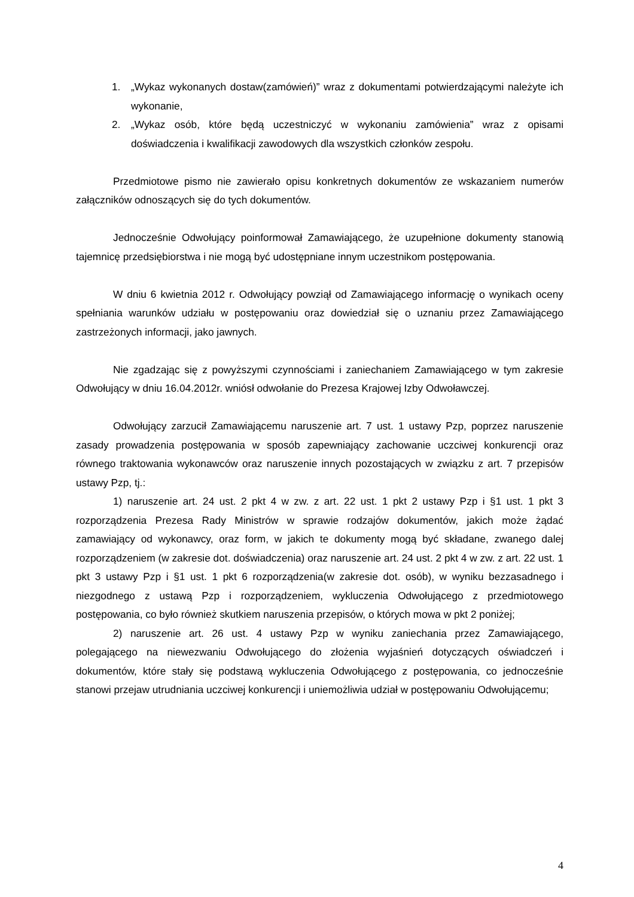1. „Wykaz wykonanych dostaw(zamówień)” wraz z dokumentami potwierdzającymi należyte ich wykonanie,
2. „Wykaz osób, które będą uczestniczyć w wykonaniu zamówienia” wraz z opisami doświadczenia i kwalifikacji zawodowych dla wszystkich członków zespołu.
Przedmiotowe pismo nie zawierało opisu konkretnych dokumentów ze wskazaniem numerów załączników odnoszących się do tych dokumentów.
Jednocześnie Odwołujący poinformował Zamawiającego, że uzupełnione dokumenty stanowią tajemnicę przedsiębiorstwa i nie mogą być udostępniane innym uczestnikom postępowania.
W dniu 6 kwietnia 2012 r. Odwołujący powziął od Zamawiającego informację o wynikach oceny spełniania warunków udziału w postępowaniu oraz dowiedział się o uznaniu przez Zamawiającego zastrzeżonych informacji, jako jawnych.
Nie zgadzając się z powyższymi czynnościami i zaniechaniem Zamawiającego w tym zakresie Odwołujący w dniu 16.04.2012r. wniósł odwołanie do Prezesa Krajowej Izby Odwoławczej.
Odwołujący zarzucił Zamawiającemu naruszenie art. 7 ust. 1 ustawy Pzp, poprzez naruszenie zasady prowadzenia postępowania w sposób zapewniający zachowanie uczciwej konkurencji oraz równego traktowania wykonawców oraz naruszenie innych pozostających w związku z art. 7 przepisów ustawy Pzp, tj.:
1) naruszenie art. 24 ust. 2 pkt 4 w zw. z art. 22 ust. 1 pkt 2 ustawy Pzp i §1 ust. 1 pkt 3 rozporządzenia Prezesa Rady Ministrów w sprawie rodzajów dokumentów, jakich może żądać zamawiający od wykonawcy, oraz form, w jakich te dokumenty mogą być składane, zwanego dalej rozporządzeniem (w zakresie dot. doświadczenia) oraz naruszenie art. 24 ust. 2 pkt 4 w zw. z art. 22 ust. 1 pkt 3 ustawy Pzp i §1 ust. 1 pkt 6 rozporządzenia(w zakresie dot. osób), w wyniku bezzasadnego i niezgodnego z ustawą Pzp i rozporządzeniem, wykluczenia Odwołującego z przedmiotowego postępowania, co było również skutkiem naruszenia przepisów, o których mowa w pkt 2 poniżej;
2) naruszenie art. 26 ust. 4 ustawy Pzp w wyniku zaniechania przez Zamawiającego, polegającego na niewezwaniu Odwołującego do złożenia wyjaśnień dotyczących oświadczeń i dokumentów, które stały się podstawą wykluczenia Odwołującego z postępowania, co jednocześnie stanowi przejaw utrudniania uczciwej konkurencji i uniemożliwia udział w postępowaniu Odwołującemu;
4